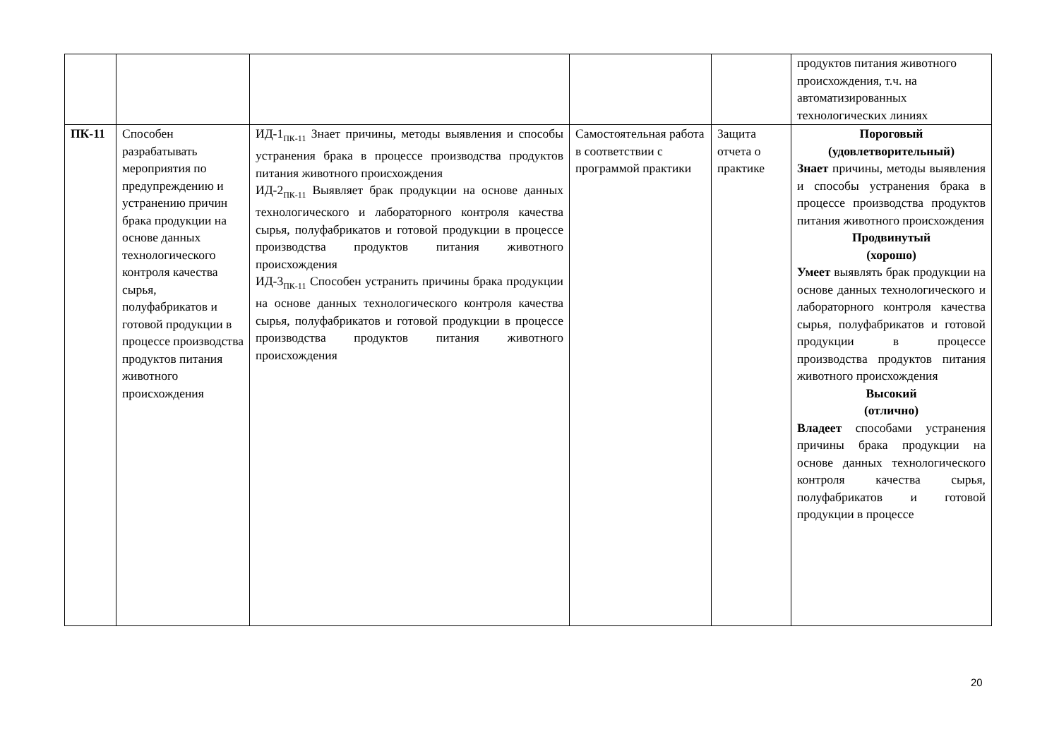| | | | | | продуктов питания животного происхождения, т.ч. на автоматизированных технологических линиях |
| ПК-11 | Способен разрабатывать мероприятия по предупреждению и устранению причин брака продукции на основе данных технологического контроля качества сырья, полуфабрикатов и готовой продукции в процессе производства продуктов питания животного происхождения | ИД-1<sub>ПК-11</sub> Знает причины, методы выявления и способы устранения брака в процессе производства продуктов питания животного происхождения ИД-2<sub>ПК-11</sub> Выявляет брак продукции на основе данных технологического и лабораторного контроля качества сырья, полуфабрикатов и готовой продукции в процессе производства продуктов питания животного происхождения ИД-3<sub>ПК-11</sub> Способен устранить причины брака продукции на основе данных технологического контроля качества сырья, полуфабрикатов и готовой продукции в процессе производства продуктов питания животного происхождения | Самостоятельная работа в соответствии с программой практики | Защита отчета о практике | Пороговый (удовлетворительный) Знает причины, методы выявления и способы устранения брака в процессе производства продуктов питания животного происхождения Продвинутый (хорошо) Умеет выявлять брак продукции на основе данных технологического и лабораторного контроля качества сырья, полуфабрикатов и готовой продукции в процессе производства продуктов питания животного происхождения Высокий (отлично) Владеет способами устранения причины брака продукции на основе данных технологического контроля качества сырья, полуфабрикатов и готовой продукции в процессе |
20